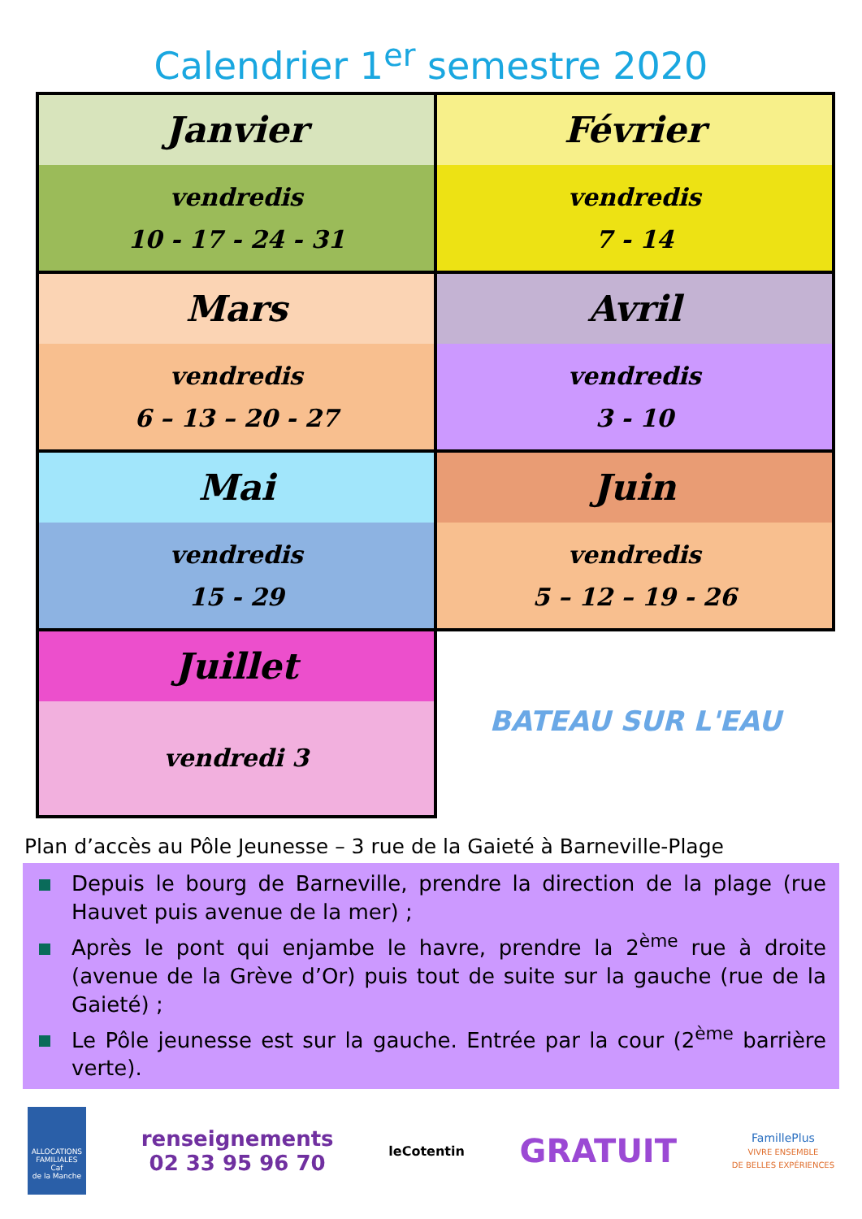Calendrier 1<sup>er</sup> semestre 2020
| Janvier vendredis 10 - 17 - 24 - 31 | Février vendredis 7 - 14 |
| Mars vendredis 6 – 13 – 20 - 27 | Avril vendredis 3 - 10 |
| Mai vendredis 15 - 29 | Juin vendredis 5 – 12 – 19 - 26 |
| Juillet vendredi 3 | BATEAU SUR L'EAU |
Plan d’accès au Pôle Jeunesse – 3 rue de la Gaieté à Barneville-Plage
Depuis le bourg de Barneville, prendre la direction de la plage (rue Hauvet puis avenue de la mer) ;
Après le pont qui enjambe le havre, prendre la 2<sup>ème</sup> rue à droite (avenue de la Grève d’Or) puis tout de suite sur la gauche (rue de la Gaieté) ;
Le Pôle jeunesse est sur la gauche. Entrée par la cour (2<sup>ème</sup> barrière verte).
ALLOCATIONS FAMILIALES
Caf
de la Manche
renseignements
02 33 95 96 70
leCotentin
GRATUIT
FamillePlus
VIVRE ENSEMBLE
DE BELLES EXPÉRIENCES